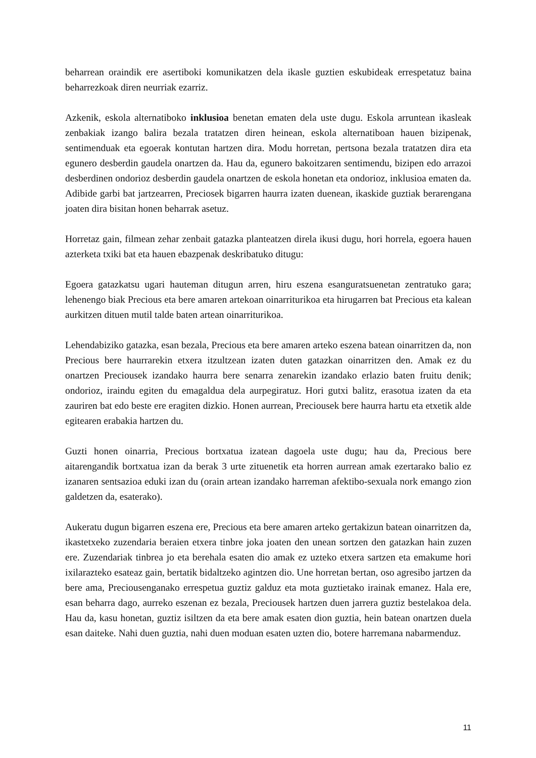beharrean oraindik ere asertiboki komunikatzen dela ikasle guztien eskubideak errespetatuz baina beharrezkoak diren neurriak ezarriz.
Azkenik, eskola alternatiboko inklusioa benetan ematen dela uste dugu. Eskola arruntean ikasleak zenbakiak izango balira bezala tratatzen diren heinean, eskola alternatiboan hauen bizipenak, sentimenduak eta egoerak kontutan hartzen dira. Modu horretan, pertsona bezala tratatzen dira eta egunero desberdin gaudela onartzen da. Hau da, egunero bakoitzaren sentimendu, bizipen edo arrazoi desberdinen ondorioz desberdin gaudela onartzen de eskola honetan eta ondorioz, inklusioa ematen da. Adibide garbi bat jartzearren, Preciosek bigarren haurra izaten duenean, ikaskide guztiak berarengana joaten dira bisitan honen beharrak asetuz.
Horretaz gain, filmean zehar zenbait gatazka planteatzen direla ikusi dugu, hori horrela, egoera hauen azterketa txiki bat eta hauen ebazpenak deskribatuko ditugu:
Egoera gatazkatsu ugari hauteman ditugun arren, hiru eszena esanguratsuenetan zentratuko gara; lehenengo biak Precious eta bere amaren artekoan oinarriturikoa eta hirugarren bat Precious eta kalean aurkitzen dituen mutil talde baten artean oinarriturikoa.
Lehendabiziko gatazka, esan bezala, Precious eta bere amaren arteko eszena batean oinarritzen da, non Precious bere haurrarekin etxera itzultzean izaten duten gatazkan oinarritzen den. Amak ez du onartzen Preciousek izandako haurra bere senarra zenarekin izandako erlazio baten fruitu denik; ondorioz, iraindu egiten du emagaldua dela aurpegiratuz. Hori gutxi balitz, erasotua izaten da eta zauriren bat edo beste ere eragiten dizkio. Honen aurrean, Preciousek bere haurra hartu eta etxetik alde egitearen erabakia hartzen du.
Guzti honen oinarria, Precious bortxatua izatean dagoela uste dugu; hau da, Precious bere aitarengandik bortxatua izan da berak 3 urte zituenetik eta horren aurrean amak ezertarako balio ez izanaren sentsazioa eduki izan du (orain artean izandako harreman afektibo-sexuala nork emango zion galdetzen da, esaterako).
Aukeratu dugun bigarren eszena ere, Precious eta bere amaren arteko gertakizun batean oinarritzen da, ikastetxeko zuzendaria beraien etxera tinbre joka joaten den unean sortzen den gatazkan hain zuzen ere. Zuzendariak tinbrea jo eta berehala esaten dio amak ez uzteko etxera sartzen eta emakume hori ixilarazteko esateaz gain, bertatik bidaltzeko agintzen dio. Une horretan bertan, oso agresibo jartzen da bere ama, Preciousenganako errespetua guztiz galduz eta mota guztietako irainak emanez. Hala ere, esan beharra dago, aurreko eszenan ez bezala, Preciousek hartzen duen jarrera guztiz bestelakoa dela. Hau da, kasu honetan, guztiz isiltzen da eta bere amak esaten dion guztia, hein batean onartzen duela esan daiteke. Nahi duen guztia, nahi duen moduan esaten uzten dio, botere harremana nabarmenduz.
11